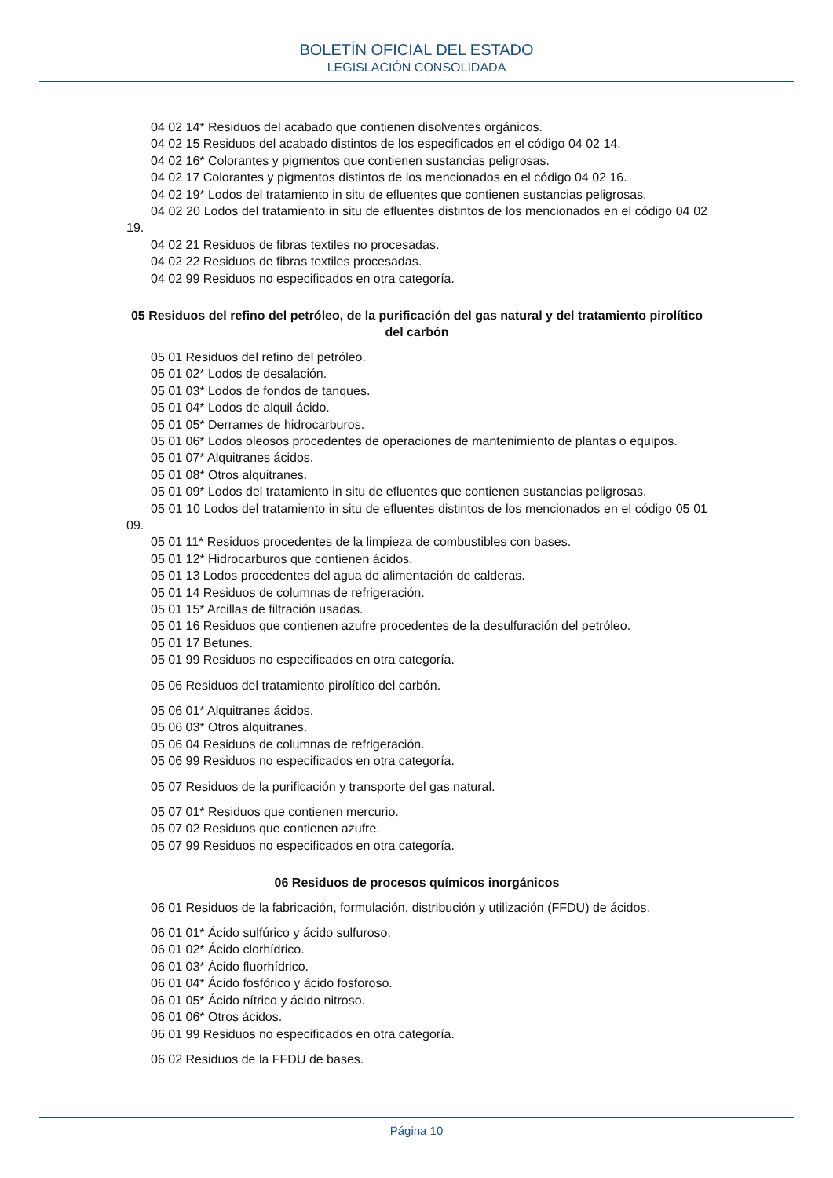BOLETÍN OFICIAL DEL ESTADO
LEGISLACIÓN CONSOLIDADA
04 02 14* Residuos del acabado que contienen disolventes orgánicos.
04 02 15 Residuos del acabado distintos de los especificados en el código 04 02 14.
04 02 16* Colorantes y pigmentos que contienen sustancias peligrosas.
04 02 17 Colorantes y pigmentos distintos de los mencionados en el código 04 02 16.
04 02 19* Lodos del tratamiento in situ de efluentes que contienen sustancias peligrosas.
04 02 20 Lodos del tratamiento in situ de efluentes distintos de los mencionados en el código 04 02 19.
04 02 21 Residuos de fibras textiles no procesadas.
04 02 22 Residuos de fibras textiles procesadas.
04 02 99 Residuos no especificados en otra categoría.
05 Residuos del refino del petróleo, de la purificación del gas natural y del tratamiento pirolítico del carbón
05 01 Residuos del refino del petróleo.
05 01 02* Lodos de desalación.
05 01 03* Lodos de fondos de tanques.
05 01 04* Lodos de alquil ácido.
05 01 05* Derrames de hidrocarburos.
05 01 06* Lodos oleosos procedentes de operaciones de mantenimiento de plantas o equipos.
05 01 07* Alquitranes ácidos.
05 01 08* Otros alquitranes.
05 01 09* Lodos del tratamiento in situ de efluentes que contienen sustancias peligrosas.
05 01 10 Lodos del tratamiento in situ de efluentes distintos de los mencionados en el código 05 01 09.
05 01 11* Residuos procedentes de la limpieza de combustibles con bases.
05 01 12* Hidrocarburos que contienen ácidos.
05 01 13 Lodos procedentes del agua de alimentación de calderas.
05 01 14 Residuos de columnas de refrigeración.
05 01 15* Arcillas de filtración usadas.
05 01 16 Residuos que contienen azufre procedentes de la desulfuración del petróleo.
05 01 17 Betunes.
05 01 99 Residuos no especificados en otra categoría.
05 06 Residuos del tratamiento pirolítico del carbón.
05 06 01* Alquitranes ácidos.
05 06 03* Otros alquitranes.
05 06 04 Residuos de columnas de refrigeración.
05 06 99 Residuos no especificados en otra categoría.
05 07 Residuos de la purificación y transporte del gas natural.
05 07 01* Residuos que contienen mercurio.
05 07 02 Residuos que contienen azufre.
05 07 99 Residuos no especificados en otra categoría.
06 Residuos de procesos químicos inorgánicos
06 01 Residuos de la fabricación, formulación, distribución y utilización (FFDU) de ácidos.
06 01 01* Ácido sulfúrico y ácido sulfuroso.
06 01 02* Ácido clorhídrico.
06 01 03* Ácido fluorhídrico.
06 01 04* Ácido fosfórico y ácido fosforoso.
06 01 05* Ácido nítrico y ácido nitroso.
06 01 06* Otros ácidos.
06 01 99 Residuos no especificados en otra categoría.
06 02 Residuos de la FFDU de bases.
Página 10